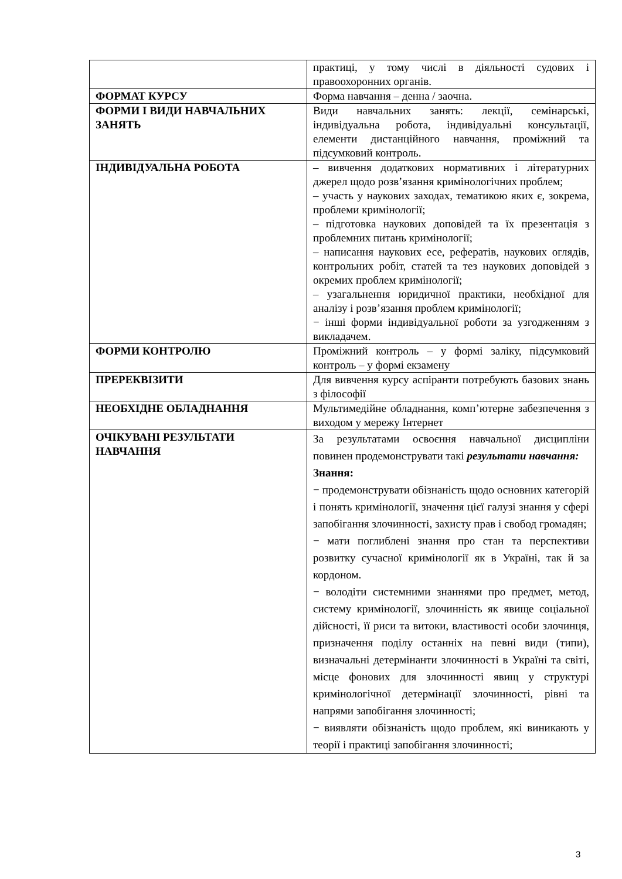| | практиці, у тому числі в діяльності судових і правоохоронних органів. |
| ФОРМАТ КУРСУ | Форма навчання – денна / заочна. |
| ФОРМИ І ВИДИ НАВЧАЛЬНИХ ЗАНЯТЬ | Види навчальних занять: лекції, семінарські, індивідуальна робота, індивідуальні консультації, елементи дистанційного навчання, проміжний та підсумковий контроль. |
| ІНДИВІДУАЛЬНА РОБОТА | – вивчення додаткових нормативних і літературних джерел щодо розв’язання кримінологічних проблем; – участь у наукових заходах, тематикою яких є, зокрема, проблеми кримінології; – підготовка наукових доповідей та їх презентація з проблемних питань кримінології; – написання наукових есе, рефератів, наукових оглядів, контрольних робіт, статей та тез наукових доповідей з окремих проблем кримінології; – узагальнення юридичної практики, необхідної для аналізу і розв’язання проблем кримінології; − інші форми індивідуальної роботи за узгодженням з викладачем. |
| ФОРМИ КОНТРОЛЮ | Проміжний контроль – у формі заліку, підсумковий контроль – у формі екзамену |
| ПРЕРЕКВІЗИТИ | Для вивчення курсу аспіранти потребують базових знань з філософії |
| НЕОБХІДНЕ ОБЛАДНАННЯ | Мультимедійне обладнання, комп’ютерне забезпечення з виходом у мережу Інтернет |
| ОЧІКУВАНІ РЕЗУЛЬТАТИ НАВЧАННЯ | За результатами освоєння навчальної дисципліни повинен продемонструвати такі результати навчання: Знання: − продемонструвати обізнаність щодо основних категорій і понять кримінології, значення цієї галузі знання у сфері запобігання злочинності, захисту прав і свобод громадян; − мати поглиблені знання про стан та перспективи розвитку сучасної кримінології як в Україні, так й за кордоном. − володіти системними знаннями про предмет, метод, систему кримінології, злочинність як явище соціальної дійсності, її риси та витоки, властивості особи злочинця, призначення поділу останніх на певні види (типи), визначальні детермінанти злочинності в Україні та світі, місце фонових для злочинності явищ у структурі кримінологічної детермінації злочинності, рівні та напрями запобігання злочинності; − виявляти обізнаність щодо проблем, які виникають у теорії і практиці запобігання злочинності; |
3